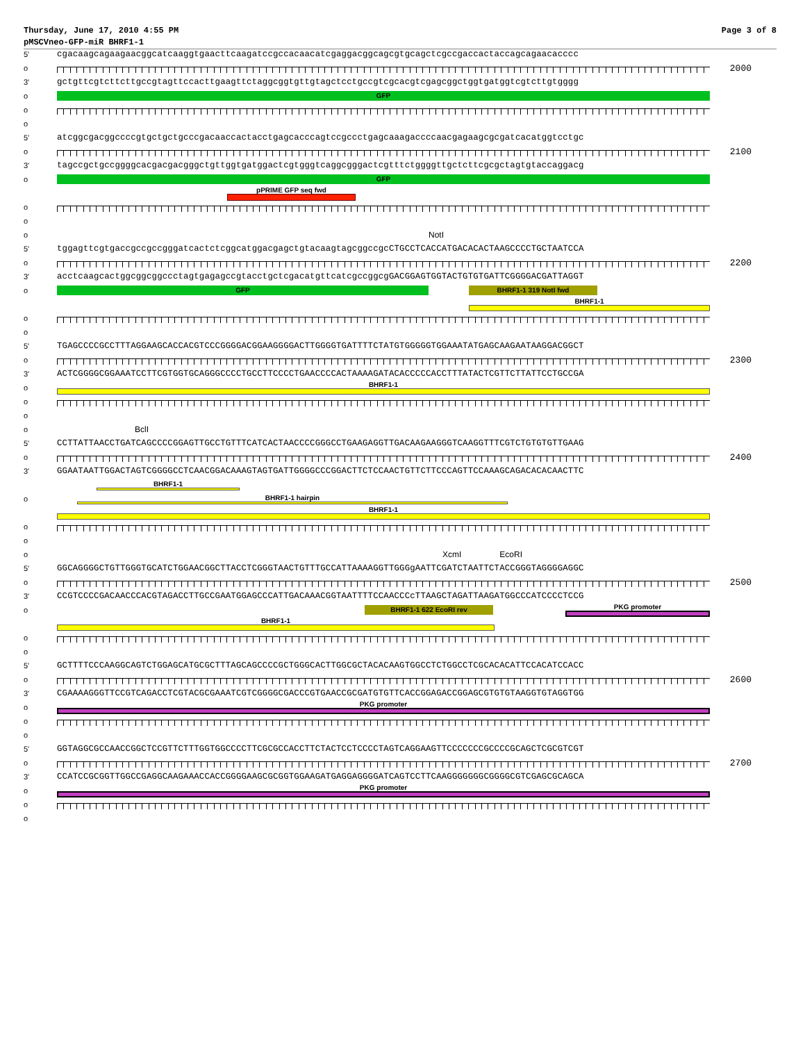Page 3 of 8 Thursday, June 17, 2010 4:55 PM
pMSCVneo-GFP-miR BHRF1-1
5' cgacaagcagaagaacggcatcaaggtgaacttcaagatccgccacaacatcgaggacggcagcgtgcagctcgccgaccactaccagcagaacacccc
o
2000
3' gctgttcgtcttcttgccgtagttccacttgaagttctaggcggtgttgtagctcctgccgtcgcacgtcgagcggctggtgatggtcgtcttgtgggg
o
GFP
o
o
5' atcggcgacggccccgtgctgctgcccgacaaccactacctgagcacccagtccgccctgagcaaagaccccaacgagaagcgcgatcacatggtcctgc
o
2100
3' tagccgctgccggggcacgacgacgggctgttggtgatggactcgtgggtcaggcgggactcgtttctggggttgctcttcgcgctagtgtaccaggacg
o
GFP
pPRIME GFP seq fwd
o
o
o NotI
5' tggagttcgtgaccgccgccgggatcactctcggcatggacgagctgtacaagtagcggccgcCTGCCTCACCATGACACACTAAGCCCCTGCTAATCCA
o
2200
3' acctcaagcactggcggcggccctagtgagagccgtacctgctcgacatgttcatcgccggcgGACGGAGTGGTACTGTGTGATTCGGGGACGATTAGGT
o
GFP BHRF1-1 319 NotI fwd
BHRF1-1
o
o
5' TGAGCCCCGCCTTTAGGAAGCACCACGTCCCGGGGACGGAAGGGGACTTGGGGTGATTTTCTATGTGGGGGTGGAAATATGAGCAAGAATAAGGACGGCT
o
2300
3' ACTCGGGGCGGAAATCCTTCGTGGTGCAGGGCCCCTGCCTTCCCCTGAACCCCACTAAAAGATACACCCCCACCTTTATACTCGTTCTTATTCCTGCCGA
o BHRF1-1
o
o
o BclI
5' CCTTATTAACCTGATCAGCCCCGGAGTTGCCTGTTTCATCACTAACCCCGGGCCTGAAGAGGTTGACAAGAAGGGTCAAGGTTTCGTCTGTGTGTTGAAG
o
2400
3' GGAATAATTGGACTAGTCGGGGCCTCAACGGACAAAGTAGTGATTGGGGCCCGGACTTCTCCAACTGTTCTTCCCAGTTCCAAAGCAGACACACAACTTC
BHRF1-1
o BHRF1-1 hairpin
BHRF1-1
o
o
o XcmI EcoRI
5' GGCAGGGGCTGTTGGGTGCATCTGGAACGGCTTACCTCGGGTAACTGTTTGCCATTAAAAGGTTGGGgAATTCGATCTAATTCTACCGGGTAGGGGAGGC
o
2500
3' CCGTCCCCGACAACCCACGTAGACCTTGCCGAATGGAGCCCATTGACAAACGGTAATTTTCCAACCCcTTAAGCTAGATTAAGATGGCCCATCCCCTCCG
o
BHRF1-1 622 EcoRI rev
PKG promoter
BHRF1-1
o
o
5' GCTTTTCCCAAGGCAGTCTGGAGCATGCGCTTTAGCAGCCCCGCTGGGCACTTGGCGCTACACAAGTGGCCTCTGGCCTCGCACACATTCCACATCCACC
o
2600
3' CGAAAAGGGTTCCGTCAGACCTCGTACGCGAAATCGTCGGGGCGACCCGTGAACCGCGATGTGTTCACCGGAGACCGGAGCGTGTGTAAGGTGTAGGTGG
o PKG promoter
o
o
5' GGTAGGCGCCAACCGGCTCCGTTCTTTGGTGGCCCCTTCGCGCCACCTTCTACTCCTCCCCTAGTCAGGAAGTTCCCCCCCGCCCCGCAGCTCGCGTCGT
o
2700
3' CCATCCGCGGTTGGCCGAGGCAAGAAACCACCGGGGAAGCGCGGTGGAAGATGAGGAGGGGATCAGTCCTTCAAGGGGGGGCGGGGCGTCGAGCGCAGCA
o PKG promoter
o
o